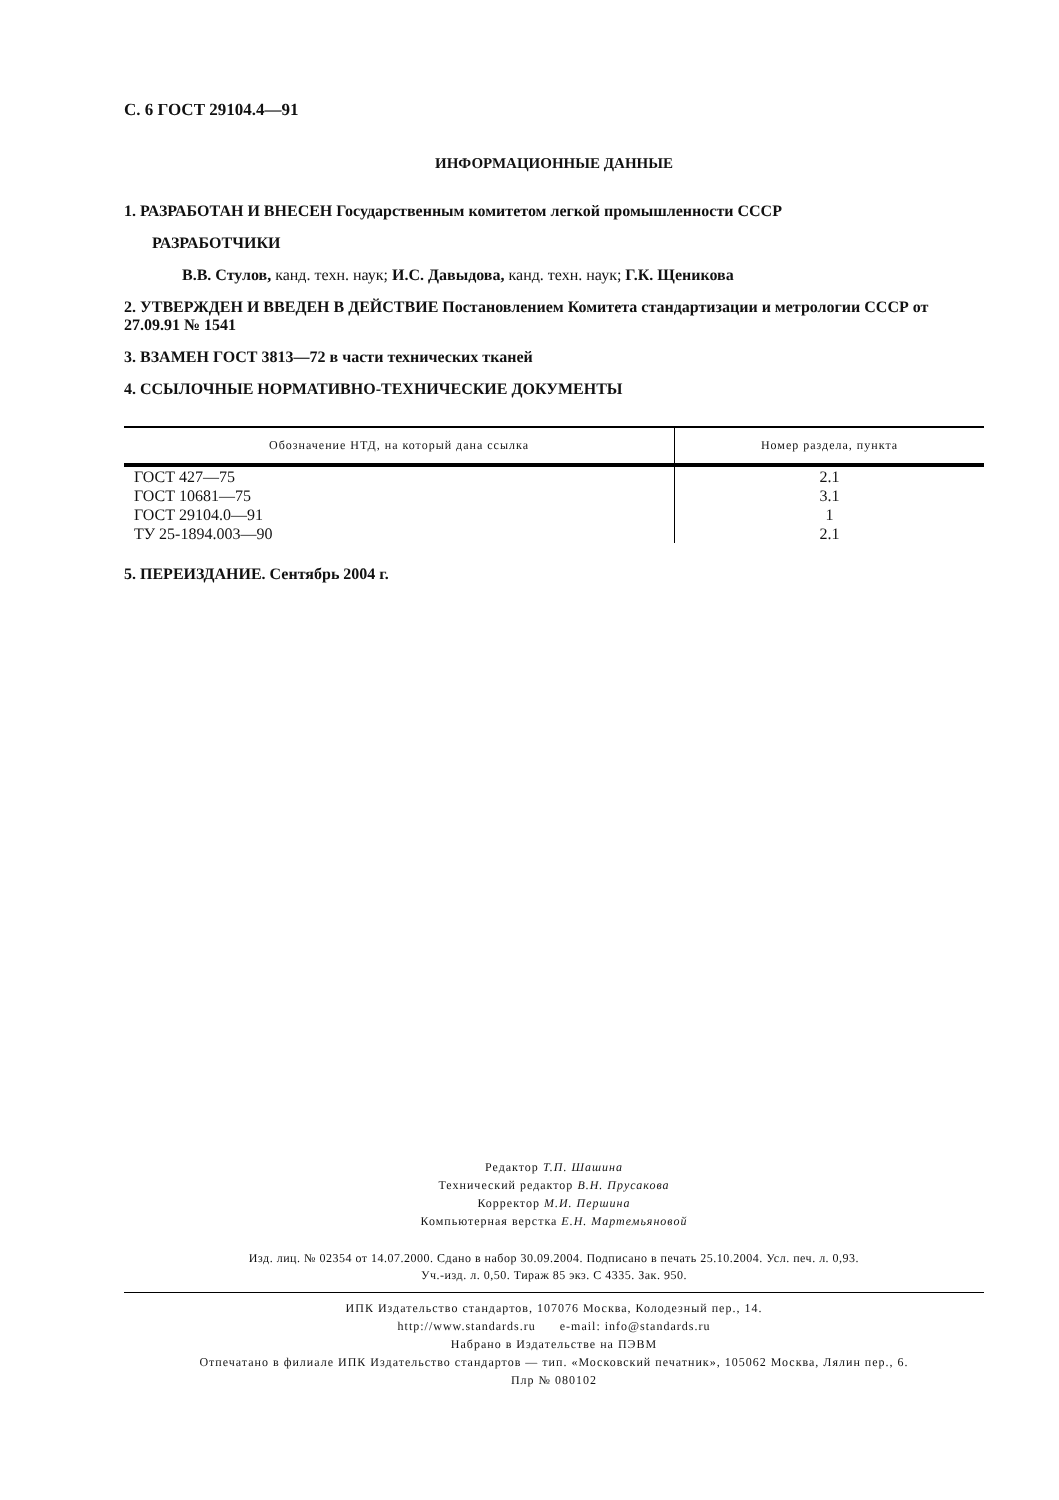С. 6 ГОСТ 29104.4—91
ИНФОРМАЦИОННЫЕ ДАННЫЕ
1. РАЗРАБОТАН И ВНЕСЕН Государственным комитетом легкой промышленности СССР
РАЗРАБОТЧИКИ
В.В. Стулов, канд. техн. наук; И.С. Давыдова, канд. техн. наук; Г.К. Щеникова
2. УТВЕРЖДЕН И ВВЕДЕН В ДЕЙСТВИЕ Постановлением Комитета стандартизации и метрологии СССР от 27.09.91 № 1541
3. ВЗАМЕН ГОСТ 3813—72 в части технических тканей
4. ССЫЛОЧНЫЕ НОРМАТИВНО-ТЕХНИЧЕСКИЕ ДОКУМЕНТЫ
| Обозначение НТД, на который дана ссылка | Номер раздела, пункта |
| --- | --- |
| ГОСТ 427—75 | 2.1 |
| ГОСТ 10681—75 | 3.1 |
| ГОСТ 29104.0—91 | 1 |
| ТУ 25-1894.003—90 | 2.1 |
5. ПЕРЕИЗДАНИЕ. Сентябрь 2004 г.
Редактор Т.П. Шашина
Технический редактор В.Н. Прусакова
Корректор М.И. Першина
Компьютерная верстка Е.Н. Мартемьяновой
Изд. лиц. № 02354 от 14.07.2000. Сдано в набор 30.09.2004. Подписано в печать 25.10.2004. Усл. печ. л. 0,93.
Уч.-изд. л. 0,50. Тираж 85 экз. С 4335. Зак. 950.
ИПК Издательство стандартов, 107076 Москва, Колодезный пер., 14.
http://www.standards.ru e-mail: info@standards.ru
Набрано в Издательстве на ПЭВМ
Отпечатано в филиале ИПК Издательство стандартов — тип. «Московский печатник», 105062 Москва, Лялин пер., 6.
Плр № 080102